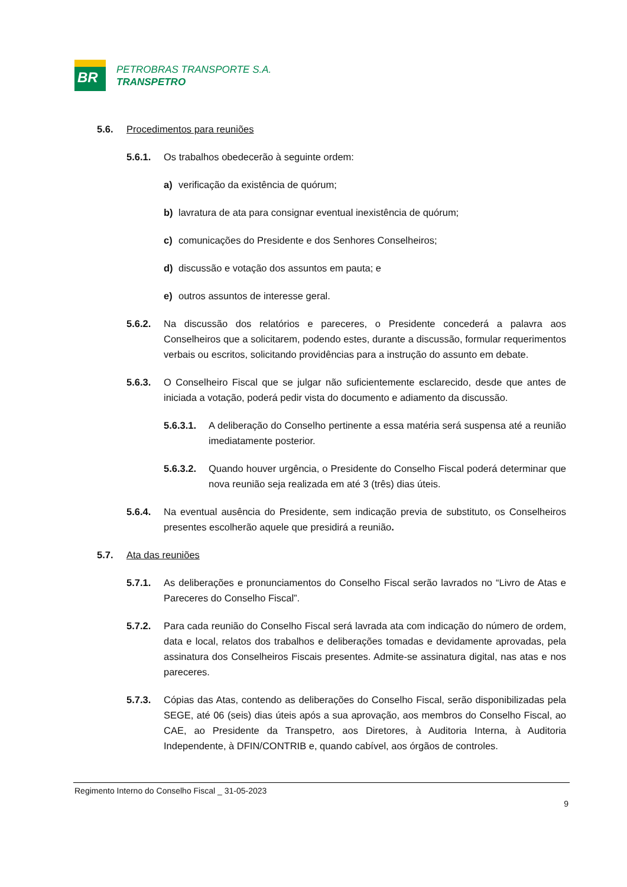BR
PETROBRAS TRANSPORTE S.A.
TRANSPETRO
5.6. Procedimentos para reuniões
5.6.1. Os trabalhos obedecerão à seguinte ordem:
a) verificação da existência de quórum;
b) lavratura de ata para consignar eventual inexistência de quórum;
c) comunicações do Presidente e dos Senhores Conselheiros;
d) discussão e votação dos assuntos em pauta; e
e) outros assuntos de interesse geral.
5.6.2. Na discussão dos relatórios e pareceres, o Presidente concederá a palavra aos Conselheiros que a solicitarem, podendo estes, durante a discussão, formular requerimentos verbais ou escritos, solicitando providências para a instrução do assunto em debate.
5.6.3. O Conselheiro Fiscal que se julgar não suficientemente esclarecido, desde que antes de iniciada a votação, poderá pedir vista do documento e adiamento da discussão.
5.6.3.1.
A deliberação do Conselho pertinente a essa matéria será suspensa até a reunião imediatamente posterior.
5.6.3.2.
Quando houver urgência, o Presidente do Conselho Fiscal poderá determinar que nova reunião seja realizada em até 3 (três) dias úteis.
5.6.4. Na eventual ausência do Presidente, sem indicação previa de substituto, os Conselheiros presentes escolherão aquele que presidirá a reunião.
5.7. Ata das reuniões
5.7.1. As deliberações e pronunciamentos do Conselho Fiscal serão lavrados no “Livro de Atas e Pareceres do Conselho Fiscal”.
5.7.2. Para cada reunião do Conselho Fiscal será lavrada ata com indicação do número de ordem, data e local, relatos dos trabalhos e deliberações tomadas e devidamente aprovadas, pela assinatura dos Conselheiros Fiscais presentes. Admite-se assinatura digital, nas atas e nos pareceres.
5.7.3. Cópias das Atas, contendo as deliberações do Conselho Fiscal, serão disponibilizadas pela SEGE, até 06 (seis) dias úteis após a sua aprovação, aos membros do Conselho Fiscal, ao CAE, ao Presidente da Transpetro, aos Diretores, à Auditoria Interna, à Auditoria Independente, à DFIN/CONTRIB e, quando cabível, aos órgãos de controles.
Regimento Interno do Conselho Fiscal _ 31-05-2023
9